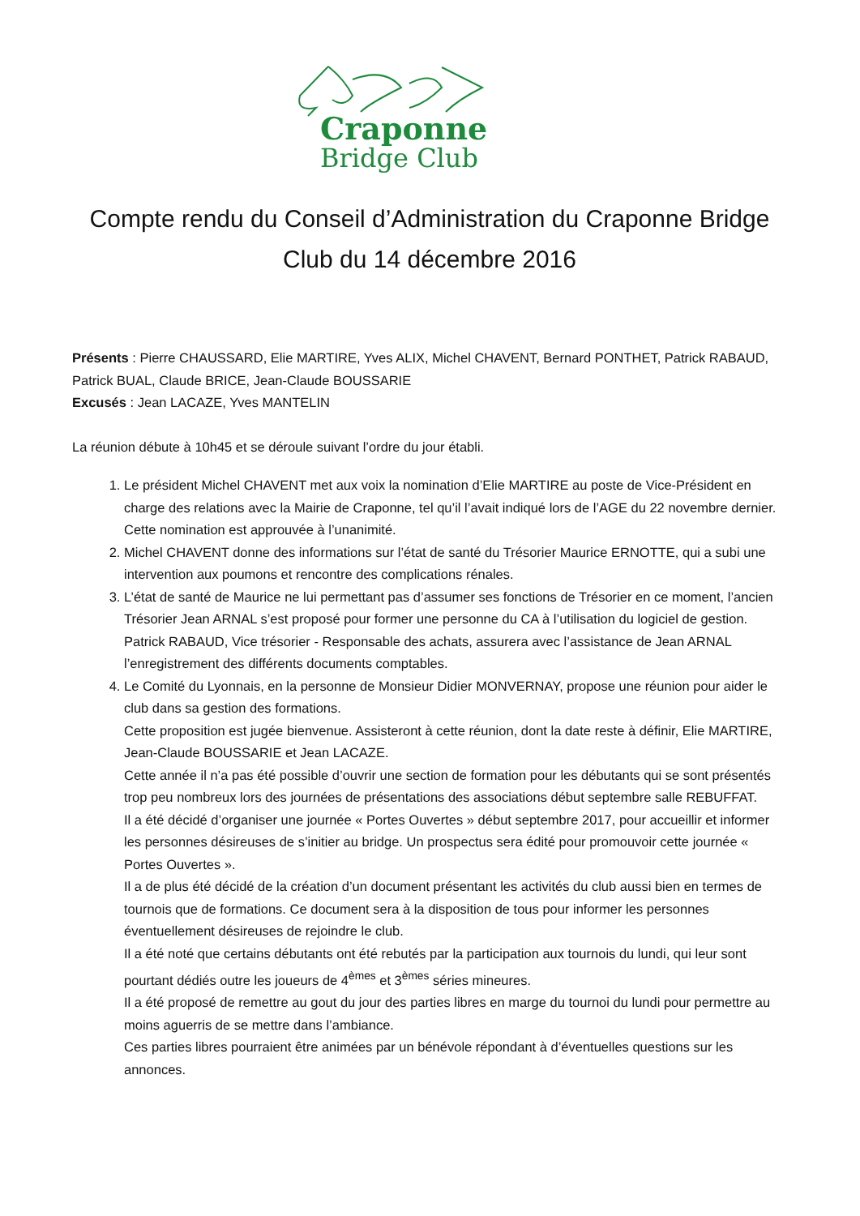Craponne
Bridge Club
Compte rendu du Conseil d’Administration du Craponne Bridge Club du 14 décembre 2016
Présents : Pierre CHAUSSARD, Elie MARTIRE, Yves ALIX, Michel CHAVENT, Bernard PONTHET, Patrick RABAUD, Patrick BUAL, Claude BRICE, Jean-Claude BOUSSARIE
Excusés : Jean LACAZE, Yves MANTELIN
La réunion débute à 10h45 et se déroule suivant l’ordre du jour établi.
1. Le président Michel CHAVENT met aux voix la nomination d’Elie MARTIRE au poste de Vice-Président en charge des relations avec la Mairie de Craponne, tel qu’il l’avait indiqué lors de l’AGE du 22 novembre dernier. Cette nomination est approuvée à l’unanimité.
2. Michel CHAVENT donne des informations sur l’état de santé du Trésorier Maurice ERNOTTE, qui a subi une intervention aux poumons et rencontre des complications rénales.
3. L’état de santé de Maurice ne lui permettant pas d’assumer ses fonctions de Trésorier en ce moment, l’ancien Trésorier Jean ARNAL s’est proposé pour former une personne du CA à l’utilisation du logiciel de gestion. Patrick RABAUD, Vice trésorier - Responsable des achats, assurera avec l’assistance de Jean ARNAL l’enregistrement des différents documents comptables.
4. Le Comité du Lyonnais, en la personne de Monsieur Didier MONVERNAY, propose une réunion pour aider le club dans sa gestion des formations.
Cette proposition est jugée bienvenue. Assisteront à cette réunion, dont la date reste à définir, Elie MARTIRE, Jean-Claude BOUSSARIE et Jean LACAZE.
Cette année il n’a pas été possible d’ouvrir une section de formation pour les débutants qui se sont présentés trop peu nombreux lors des journées de présentations des associations début septembre salle REBUFFAT.
Il a été décidé d’organiser une journée « Portes Ouvertes » début septembre 2017, pour accueillir et informer les personnes désireuses de s’initier au bridge. Un prospectus sera édité pour promouvoir cette journée « Portes Ouvertes ».
Il a de plus été décidé de la création d’un document présentant les activités du club aussi bien en termes de tournois que de formations. Ce document sera à la disposition de tous pour informer les personnes éventuellement désireuses de rejoindre le club.
Il a été noté que certains débutants ont été rebutés par la participation aux tournois du lundi, qui leur sont pourtant dédiés outre les joueurs de 4<sup>èmes</sup> et 3<sup>èmes</sup> séries mineures.
Il a été proposé de remettre au gout du jour des parties libres en marge du tournoi du lundi pour permettre au moins aguerris de se mettre dans l’ambiance.
Ces parties libres pourraient être animées par un bénévole répondant à d’éventuelles questions sur les annonces.